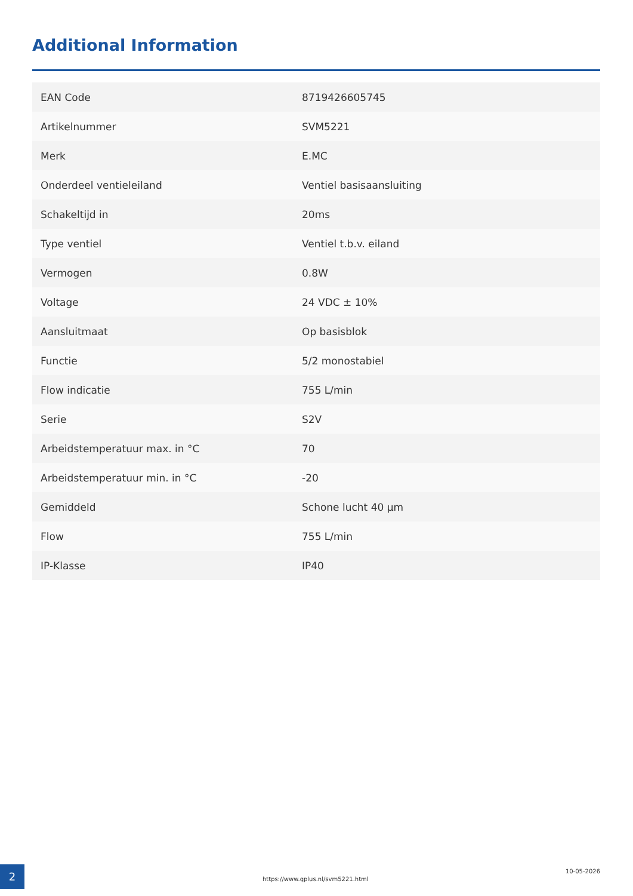Additional Information
| EAN Code | 8719426605745 |
| Artikelnummer | SVM5221 |
| Merk | E.MC |
| Onderdeel ventieleiland | Ventiel basisaansluiting |
| Schakeltijd in | 20ms |
| Type ventiel | Ventiel t.b.v. eiland |
| Vermogen | 0.8W |
| Voltage | 24 VDC ± 10% |
| Aansluitmaat | Op basisblok |
| Functie | 5/2 monostabiel |
| Flow indicatie | 755 L/min |
| Serie | S2V |
| Arbeidstemperatuur max. in °C | 70 |
| Arbeidstemperatuur min. in °C | -20 |
| Gemiddeld | Schone lucht 40 µm |
| Flow | 755 L/min |
| IP-Klasse | IP40 |
2
https://www.qplus.nl/svm5221.html
10-05-2026